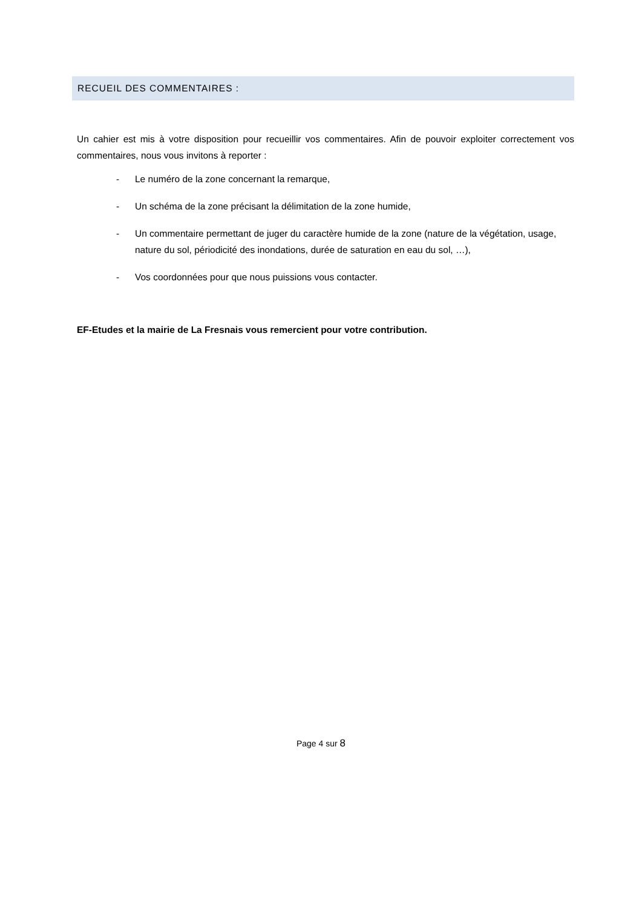RECUEIL DES COMMENTAIRES :
Un cahier est mis à votre disposition pour recueillir vos commentaires. Afin de pouvoir exploiter correctement vos commentaires, nous vous invitons à reporter :
- Le numéro de la zone concernant la remarque,
- Un schéma de la zone précisant la délimitation de la zone humide,
- Un commentaire permettant de juger du caractère humide de la zone (nature de la végétation, usage, nature du sol, périodicité des inondations, durée de saturation en eau du sol, …),
- Vos coordonnées pour que nous puissions vous contacter.
EF-Etudes et la mairie de La Fresnais vous remercient pour votre contribution.
Page 4 sur 8